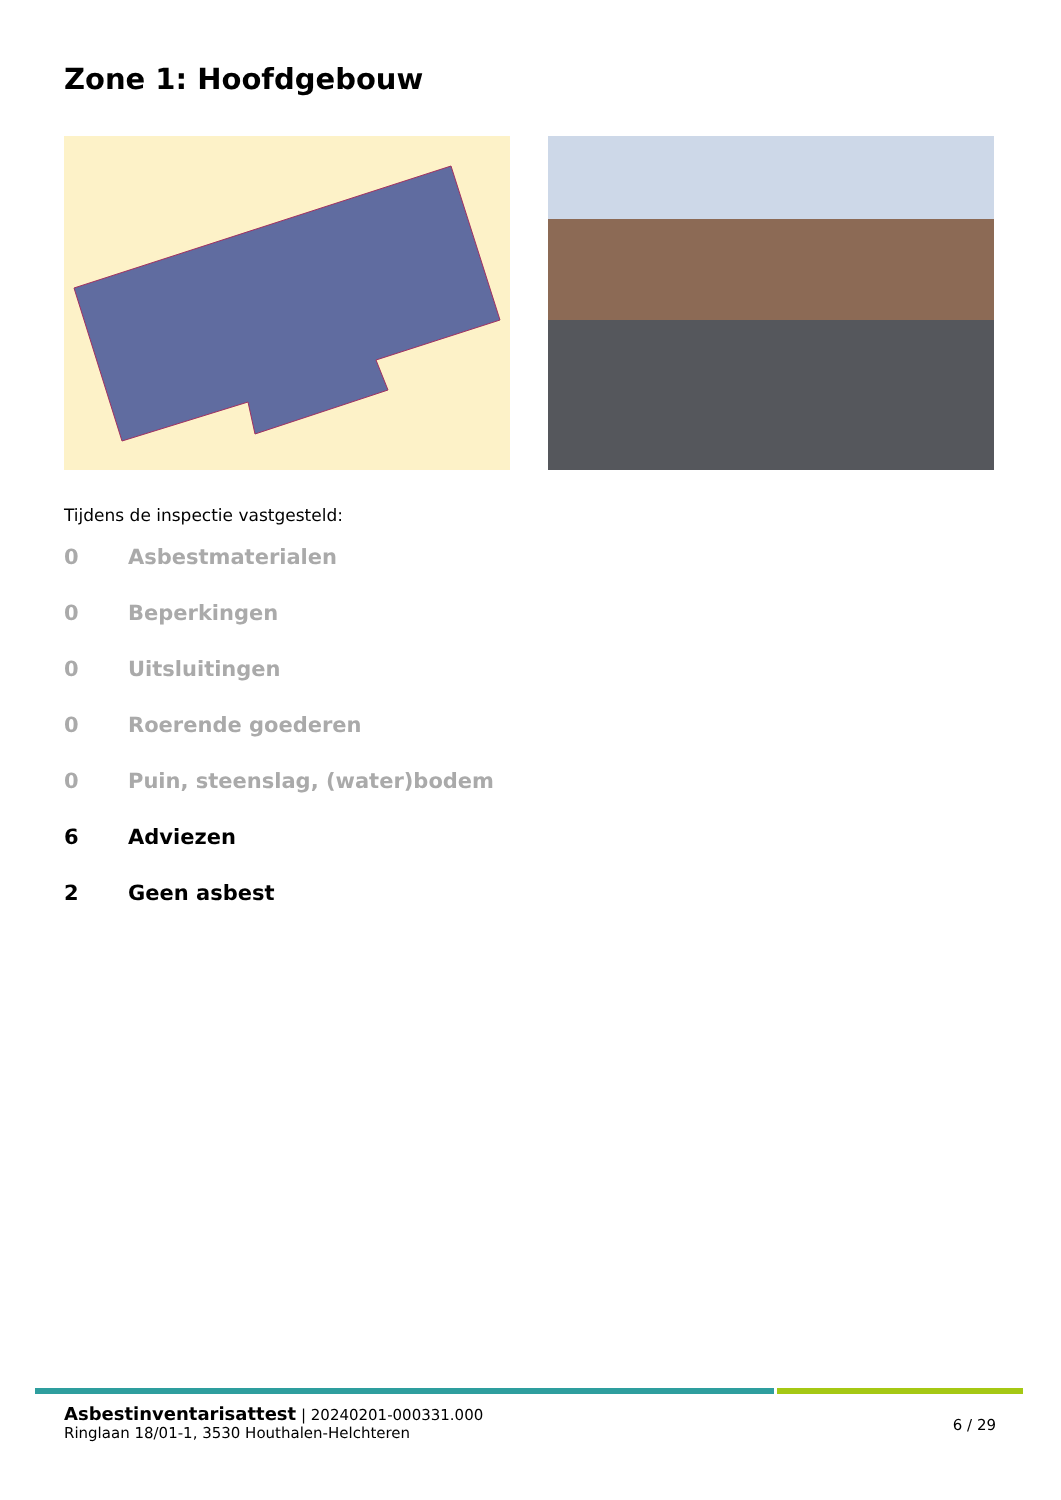Zone 1: Hoofdgebouw
Tijdens de inspectie vastgesteld:
0 Asbestmaterialen
0 Beperkingen
0 Uitsluitingen
0 Roerende goederen
0 Puin, steenslag, (water)bodem
6 Adviezen
2 Geen asbest
Asbestinventarisattest | 20240201-000331.000
Ringlaan 18/01-1, 3530 Houthalen-Helchteren
6 / 29